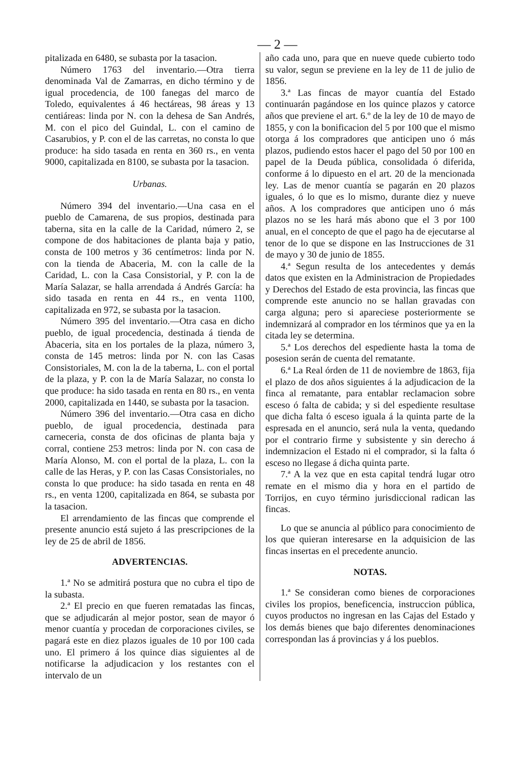— 2 —
pitalizada en 6480, se subasta por la tasacion.
Número 1763 del inventario.—Otra tierra denominada Val de Zamarras, en dicho término y de igual procedencia, de 100 fanegas del marco de Toledo, equivalentes á 46 hectáreas, 98 áreas y 13 centiáreas: linda por N. con la dehesa de San Andrés, M. con el pico del Guindal, L. con el camino de Casarubios, y P. con el de las carretas, no consta lo que produce: ha sido tasada en renta en 360 rs., en venta 9000, capitalizada en 8100, se subasta por la tasacion.
Urbanas.
Número 394 del inventario.—Una casa en el pueblo de Camarena, de sus propios, destinada para taberna, sita en la calle de la Caridad, número 2, se compone de dos habitaciones de planta baja y patio, consta de 100 metros y 36 centímetros: linda por N. con la tienda de Abaceria, M. con la calle de la Caridad, L. con la Casa Consistorial, y P. con la de María Salazar, se halla arrendada á Andrés García: ha sido tasada en renta en 44 rs., en venta 1100, capitalizada en 972, se subasta por la tasacion.
Número 395 del inventario.—Otra casa en dicho pueblo, de igual procedencia, destinada á tienda de Abaceria, sita en los portales de la plaza, número 3, consta de 145 metros: linda por N. con las Casas Consistoriales, M. con la de la taberna, L. con el portal de la plaza, y P. con la de María Salazar, no consta lo que produce: ha sido tasada en renta en 80 rs., en venta 2000, capitalizada en 1440, se subasta por la tasacion.
Número 396 del inventario.—Otra casa en dicho pueblo, de igual procedencia, destinada para carneceria, consta de dos oficinas de planta baja y corral, contiene 253 metros: linda por N. con casa de María Alonso, M. con el portal de la plaza, L. con la calle de las Heras, y P. con las Casas Consistoriales, no consta lo que produce: ha sido tasada en renta en 48 rs., en venta 1200, capitalizada en 864, se subasta por la tasacion.
El arrendamiento de las fincas que comprende el presente anuncio está sujeto á las prescripciones de la ley de 25 de abril de 1856.
ADVERTENCIAS.
1.ª No se admitirá postura que no cubra el tipo de la subasta.
2.ª El precio en que fueren rematadas las fincas, que se adjudicarán al mejor postor, sean de mayor ó menor cuantía y procedan de corporaciones civiles, se pagará este en diez plazos iguales de 10 por 100 cada uno. El primero á los quince dias siguientes al de notificarse la adjudicacion y los restantes con el intervalo de un
año cada uno, para que en nueve quede cubierto todo su valor, segun se previene en la ley de 11 de julio de 1856.
3.ª Las fincas de mayor cuantía del Estado continuarán pagándose en los quince plazos y catorce años que previene el art. 6.º de la ley de 10 de mayo de 1855, y con la bonificacion del 5 por 100 que el mismo otorga á los compradores que anticipen uno ó más plazos, pudiendo estos hacer el pago del 50 por 100 en papel de la Deuda pública, consolidada ó diferida, conforme á lo dipuesto en el art. 20 de la mencionada ley. Las de menor cuantía se pagarán en 20 plazos iguales, ó lo que es lo mismo, durante diez y nueve años. A los compradores que anticipen uno ó más plazos no se les hará más abono que el 3 por 100 anual, en el concepto de que el pago ha de ejecutarse al tenor de lo que se dispone en las Instrucciones de 31 de mayo y 30 de junio de 1855.
4.ª Segun resulta de los antecedentes y demás datos que existen en la Administracion de Propiedades y Derechos del Estado de esta provincia, las fincas que comprende este anuncio no se hallan gravadas con carga alguna; pero si apareciese posteriormente se indemnizará al comprador en los términos que ya en la citada ley se determina.
5.ª Los derechos del espediente hasta la toma de posesion serán de cuenta del rematante.
6.ª La Real órden de 11 de noviembre de 1863, fija el plazo de dos años siguientes á la adjudicacion de la finca al rematante, para entablar reclamacion sobre esceso ó falta de cabida; y si del espediente resultase que dicha falta ó esceso iguala á la quinta parte de la espresada en el anuncio, será nula la venta, quedando por el contrario firme y subsistente y sin derecho á indemnizacion el Estado ni el comprador, si la falta ó esceso no llegase á dicha quinta parte.
7.ª A la vez que en esta capital tendrá lugar otro remate en el mismo dia y hora en el partido de Torrijos, en cuyo término jurisdiccional radican las fincas.
Lo que se anuncia al público para conocimiento de los que quieran interesarse en la adquisicion de las fincas insertas en el precedente anuncio.
NOTAS.
1.ª Se consideran como bienes de corporaciones civiles los propios, beneficencia, instruccion pública, cuyos productos no ingresan en las Cajas del Estado y los demás bienes que bajo diferentes denominaciones correspondan las á provincias y á los pueblos.